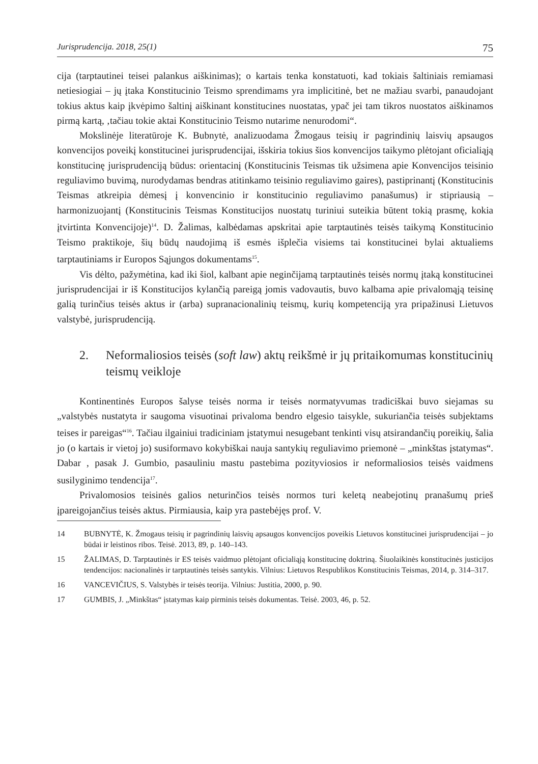Jurisprudencija. 2018, 25(1) 75
cija (tarptautinei teisei palankus aiškinimas); o kartais tenka konstatuoti, kad tokiais šaltiniais remiamasi netiesiogiai – jų įtaka Konstitucinio Teismo sprendimams yra implicitinė, bet ne mažiau svarbi, panaudojant tokius aktus kaip įkvėpimo šaltinį aiškinant konstitucines nuostatas, ypač jei tam tikros nuostatos aiškinamos pirmą kartą, ‚tačiau tokie aktai Konstitucinio Teismo nutarime nenurodomi“.
Mokslinėje literatūroje K. Bubnytė, analizuodama Žmogaus teisių ir pagrindinių laisvių apsaugos konvencijos poveikį konstitucinei jurisprudencijai, išskiria tokius šios konvencijos taikymo plėtojant oficialiąją konstitucinę jurisprudenciją būdus: orientacinį (Konstitucinis Teismas tik užsimena apie Konvencijos teisinio reguliavimo buvimą, nurodydamas bendras atitinkamo teisinio reguliavimo gaires), pastiprinantį (Konstitucinis Teismas atkreipia dėmesį į konvencinio ir konstitucinio reguliavimo panašumus) ir stipriausią – harmonizuojantį (Konstitucinis Teismas Konstitucijos nuostatų turiniui suteikia būtent tokią prasmę, kokia įtvirtinta Konvencijoje)<sup>14</sup>. D. Žalimas, kalbėdamas apskritai apie tarptautinės teisės taikymą Konstitucinio Teismo praktikoje, šių būdų naudojimą iš esmės išplečia visiems tai konstitucinei bylai aktualiems tarptautiniams ir Europos Sąjungos dokumentams<sup>15</sup>.
Vis dėlto, pažymėtina, kad iki šiol, kalbant apie neginčijamą tarptautinės teisės normų įtaką konstitucinei jurisprudencijai ir iš Konstitucijos kylančią pareigą jomis vadovautis, buvo kalbama apie privalomąją teisinę galią turinčius teisės aktus ir (arba) supranacionalinių teismų, kurių kompetenciją yra pripažinusi Lietuvos valstybė, jurisprudenciją.
2. Neformaliosios teisės (soft law) aktų reikšmė ir jų pritaikomumas konstitucinių teismų veikloje
Kontinentinės Europos šalyse teisės norma ir teisės normatyvumas tradiciškai buvo siejamas su „valstybės nustatyta ir saugoma visuotinai privaloma bendro elgesio taisykle, sukuriančia teisės subjektams teises ir pareigas“<sup>16</sup>. Tačiau ilgainiui tradiciniam įstatymui nesugebant tenkinti visų atsirandančių poreikių, šalia jo (o kartais ir vietoj jo) susiformavo kokybiškai nauja santykių reguliavimo priemonė – „minkštas įstatymas“. Dabar , pasak J. Gumbio, pasauliniu mastu pastebima pozityviosios ir neformaliosios teisės vaidmens susilyginimo tendencija<sup>17</sup>.
Privalomosios teisinės galios neturinčios teisės normos turi keletą neabejotinų pranašumų prieš įpareigojančius teisės aktus. Pirmiausia, kaip yra pastebėjęs prof. V.
14 BUBNYTĖ, K. Žmogaus teisių ir pagrindinių laisvių apsaugos konvencijos poveikis Lietuvos konstitucinei jurisprudencijai – jo būdai ir leistinos ribos. Teisė. 2013, 89, p. 140–143.
15 ŽALIMAS, D. Tarptautinės ir ES teisės vaidmuo plėtojant oficialiąją konstitucinę doktriną. Šiuolaikinės konstitucinės justicijos tendencijos: nacionalinės ir tarptautinės teisės santykis. Vilnius: Lietuvos Respublikos Konstitucinis Teismas, 2014, p. 314–317.
16 VANCEVIČIUS, S. Valstybės ir teisės teorija. Vilnius: Justitia, 2000, p. 90.
17 GUMBIS, J. „Minkštas“ įstatymas kaip pirminis teisės dokumentas. Teisė. 2003, 46, p. 52.